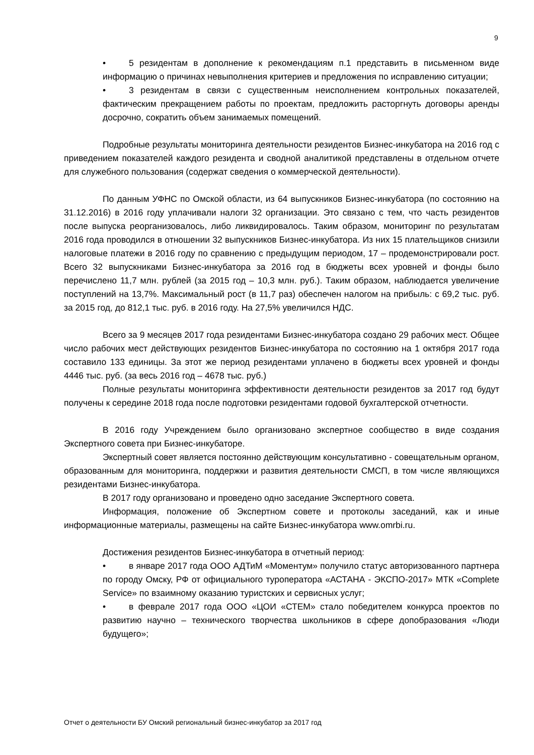9
• 5 резидентам в дополнение к рекомендациям п.1 представить в письменном виде информацию о причинах невыполнения критериев и предложения по исправлению ситуации;
• 3 резидентам в связи с существенным неисполнением контрольных показателей, фактическим прекращением работы по проектам, предложить расторгнуть договоры аренды досрочно, сократить объем занимаемых помещений.
Подробные результаты мониторинга деятельности резидентов Бизнес-инкубатора на 2016 год с приведением показателей каждого резидента и сводной аналитикой представлены в отдельном отчете для служебного пользования (содержат сведения о коммерческой деятельности).
По данным УФНС по Омской области, из 64 выпускников Бизнес-инкубатора (по состоянию на 31.12.2016) в 2016 году уплачивали налоги 32 организации. Это связано с тем, что часть резидентов после выпуска реорганизовалось, либо ликвидировалось. Таким образом, мониторинг по результатам 2016 года проводился в отношении 32 выпускников Бизнес-инкубатора. Из них 15 плательщиков снизили налоговые платежи в 2016 году по сравнению с предыдущим периодом, 17 – продемонстрировали рост. Всего 32 выпускниками Бизнес-инкубатора за 2016 год в бюджеты всех уровней и фонды было перечислено 11,7 млн. рублей (за 2015 год – 10,3 млн. руб.). Таким образом, наблюдается увеличение поступлений на 13,7%. Максимальный рост (в 11,7 раз) обеспечен налогом на прибыль: с 69,2 тыс. руб. за 2015 год, до 812,1 тыс. руб. в 2016 году. На 27,5% увеличился НДС.
Всего за 9 месяцев 2017 года резидентами Бизнес-инкубатора создано 29 рабочих мест. Общее число рабочих мест действующих резидентов Бизнес-инкубатора по состоянию на 1 октября 2017 года составило 133 единицы. За этот же период резидентами уплачено в бюджеты всех уровней и фонды 4446 тыс. руб. (за весь 2016 год – 4678 тыс. руб.)
Полные результаты мониторинга эффективности деятельности резидентов за 2017 год будут получены к середине 2018 года после подготовки резидентами годовой бухгалтерской отчетности.
В 2016 году Учреждением было организовано экспертное сообщество в виде создания Экспертного совета при Бизнес-инкубаторе.
Экспертный совет является постоянно действующим консультативно - совещательным органом, образованным для мониторинга, поддержки и развития деятельности СМСП, в том числе являющихся резидентами Бизнес-инкубатора.
В 2017 году организовано и проведено одно заседание Экспертного совета.
Информация, положение об Экспертном совете и протоколы заседаний, как и иные информационные материалы, размещены на сайте Бизнес-инкубатора www.omrbi.ru.
Достижения резидентов Бизнес-инкубатора в отчетный период:
• в январе 2017 года ООО АДТиМ «Моментум» получило статус авторизованного партнера по городу Омску, РФ от официального туроператора «АСТАНА - ЭКСПО-2017» МТК «Complete Service» по взаимному оказанию туристских и сервисных услуг;
• в феврале 2017 года ООО «ЦОИ «СТЕМ» стало победителем конкурса проектов по развитию научно – технического творчества школьников в сфере допобразования «Люди будущего»;
Отчет о деятельности БУ Омский региональный бизнес-инкубатор за 2017 год